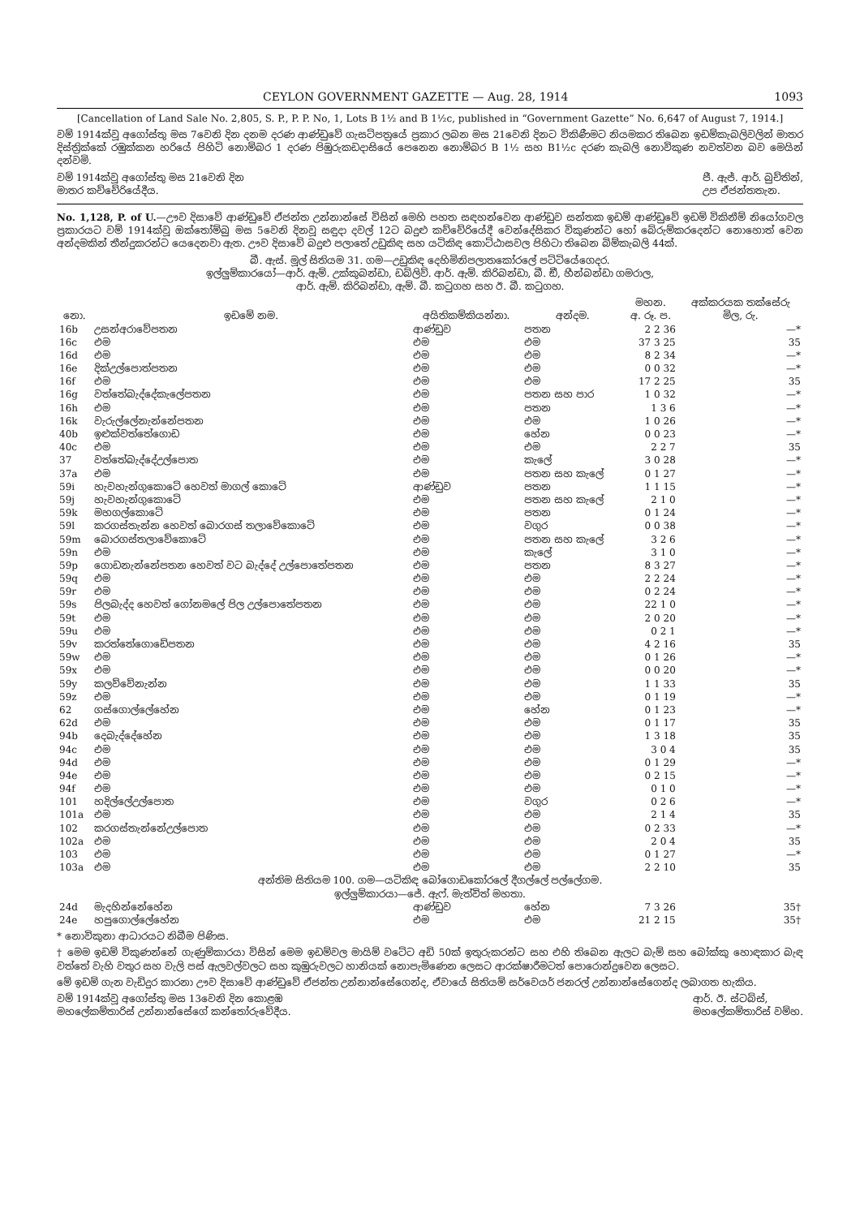CEYLON GOVERNMENT GAZETTE — Aug. 28, 1914 1093
[Cancellation of Land Sale No. 2,805, S. P., P. P. No, 1, Lots B 1½ and B 1½c, published in “Government Gazette” No. 6,647 of August 7, 1914.]
වම් 1914ක්වූ අගෝස්තු මස 7වෙනි දින දනම දරණ ආණ්ඩුවේ ගැසට්පත්‍රයේ ප්‍රකාර ලබන මස 21වෙනි දිනට විකිණීමට නියමකර තිබෙන ඉඩම්කැබලිවලින් මාතර දිස්ත්‍රික්කේ රඹුක්කන හරියේ පිහිටි නොම්බර 1 දරණ පිඹුරුකඩදාසියේ පෙනෙන නොම්බර B 1½ සහ B1½c දරණ කැබලි නොවිකුණ නවත්වන බව මෙයින් දන්වමි.
වම් 1914ක්වූ අගෝස්තු මස 21වෙනි දින
මාතර කච්චේරියේදීය. ජී. ඇජ්. ආර්. බුච්තින්,
උප ඒජන්තතැන.
No. 1,128, P. of U.—ඌව දිසාවේ ආණ්ඩුවේ ඒජන්ත උන්නාන්සේ විසින් මෙහි පහත සඳහන්වෙන ආණ්ඩුව සන්තක ඉඩම් ආණ්ඩුවේ ඉඩම් විකිනීම් නියෝගවල ප්‍රකාරයට වම් 1914ක්වූ ඔක්තෝම්බු මස 5වෙනි දිනවූ සඳුදා දවල් 12ට බදුළු කච්චේරියේදී වෙන්දේසිකර විකුණන්ට හෝ බේරුම්කරදෙන්ට නොහොත් වෙන අන්දමකින් තීන්දුකරන්ට යෙදෙනවා ඇත. ඌව දිසාවේ බදුළු පලාතේ උඩුකිඳ සහ යටිකිඳ කොට්ඨාසවල පිහිටා තිබෙන බිම්කැබලි 44ක්.
බී. ඇස්. මූල් සිතියම 31. ගම—උඩුකිඳ දෙහිමිනිපලාතකෝරලේ පට්ටියේගෙදර.
ඉල්ලුම්කාරයෝ—ආර්. ඇම්. උක්කුබන්ඩා, ඩබ්ලිව්. ආර්. ඇම්. කිරිබන්ඩා, බී. ඞී, හීන්බන්ඩා ගමරාල,
ආර්. ඇම්. කිරිබන්ඩා, ඇම්. බී. කටුගහ සහ ඊ. බී. කටුගහ.
| නො. | ඉඩමේ නම. | අයිතිකම්කියන්නා. | අන්දම. | මහන. අ. රූ. ප. | අක්කරයක තක්සේරු මිල, රු. |
| --- | --- | --- | --- | --- | --- |
| 16b | උසන්අරාවේපතන | ආණ්ඩුව | පතන | 2 2 36 | —* |
| 16c | එම | එම | එම | 37 3 25 | 35 |
| 16d | එම | එම | එම | 8 2 34 | —* |
| 16e | දික්උල්පොත්පතන | එම | එම | 0 0 32 | —* |
| 16f | එම | එම | එම | 17 2 25 | 35 |
| 16g | වත්තේබැද්දේකැලේපතන | එම | පතන සහ පාර | 1 0 32 | —* |
| 16h | එම | එම | පතන | 1 3 6 | —* |
| 16k | වැරුල්ලේනැන්නේපතන | එම | එම | 1 0 26 | —* |
| 40b | ඉළුක්වත්තේගොඩ | එම | හේන | 0 0 23 | —* |
| 40c | එම | එම | එම | 2 2 7 | 35 |
| 37 | වත්තේබැද්දේඋල්පොත | එම | කැලේ | 3 0 28 | —* |
| 37a | එම | එම | පතන සහ කැලේ | 0 1 27 | —* |
| 59i | හැවහැන්ගුකොටේ හෙවත් මාගල් කොටේ | ආණ්ඩුව | පතන | 1 1 15 | —* |
| 59j | හැවහැන්ගුකොටේ | එම | පතන සහ කැලේ | 2 1 0 | —* |
| 59k | මහගල්කොටේ | එම | පතන | 0 1 24 | —* |
| 59l | කරගස්තැන්න හෙවත් බොරගස් තලාවේකොටේ | එම | වගුර | 0 0 38 | —* |
| 59m | බොරගස්තලාවේකොටේ | එම | පතන සහ කැලේ | 3 2 6 | —* |
| 59n | එම | එම | කැලේ | 3 1 0 | —* |
| 59p | ගොඩනැන්නේපතන හෙවත් වට බැද්දේ උල්පොතේපතන | එම | පතන | 8 3 27 | —* |
| 59q | එම | එම | එම | 2 2 24 | —* |
| 59r | එම | එම | එම | 0 2 24 | —* |
| 59s | පිලබැද්ද හෙවත් ගෝනමලේ පිල උල්පොතේපතන | එම | එම | 22 1 0 | —* |
| 59t | එම | එම | එම | 2 0 20 | —* |
| 59u | එම | එම | එම | 0 2 1 | —* |
| 59v | කරත්තේගොඩේපතන | එම | එම | 4 2 16 | 35 |
| 59w | එම | එම | එම | 0 1 26 | —* |
| 59x | එම | එම | එම | 0 0 20 | —* |
| 59y | කලව්වේනැන්න | එම | එම | 1 1 33 | 35 |
| 59z | එම | එම | එම | 0 1 19 | —* |
| 62 | ගස්ගොල්ලේහේන | එම | හේන | 0 1 23 | —* |
| 62d | එම | එම | එම | 0 1 17 | 35 |
| 94b | දෙබැද්දේහේන | එම | එම | 1 3 18 | 35 |
| 94c | එම | එම | එම | 3 0 4 | 35 |
| 94d | එම | එම | එම | 0 1 29 | —* |
| 94e | එම | එම | එම | 0 2 15 | —* |
| 94f | එම | එම | එම | 0 1 0 | —* |
| 101 | හදිල්ලේඋල්පොත | එම | වගුර | 0 2 6 | —* |
| 101a | එම | එම | එම | 2 1 4 | 35 |
| 102 | කරගස්තැන්නේඋල්පොත | එම | එම | 0 2 33 | —* |
| 102a | එම | එම | එම | 2 0 4 | 35 |
| 103 | එම | එම | එම | 0 1 27 | —* |
| 103a | එම | එම | එම | 2 2 10 | 35 |
| අන්තිම සිතියම 100. ගම—යටිකිඳ බෝගොඩකෝරලේ දීගල්ලේ පල්ලේගම. ඉල්ලුම්කාරයා—ජේ. ඇෆ්. මැත්විත් මහතා. | | | | | |
| 24d | මැදහින්නේහේන | ආණ්ඩුව | හේන | 7 3 26 | 35† |
| 24e | හපුගොල්ලේහේන | එම | එම | 21 2 15 | 35† |
* නොවිකුනා ආධාරයට නිබීම පිණිස.
† මෙම ඉඩම් විකුණන්නේ ගැණුම්කාරයා විසින් මෙම ඉඩම්වල මායිම් වටේට අඩි 50ක් ඉතුරුකරන්ට සහ එහි තිබෙන ඇලට බැම් සහ බෝක්කු හොඳකාර බැඳ වත්තේ වැහි වතුර සහ වැලි පස් ඇලවල්වලට සහ කුඹුරුවලට හානියක් නොපැමිණෙන ලෙසට ආරක්ෂාරීමටත් පොරොන්දුවෙන ලෙසට.
මේ ඉඩම් ගැන වැඩිදුර කාරනා ඌව දිසාවේ ආණ්ඩුවේ ඒජන්ත උන්නාන්සේගෙන්ද, ඒවායේ සිතියම් සර්වෙයර් ජනරල් උන්නාන්සේගෙන්ද ලබාගත හැකිය.
වම් 1914ක්වූ අගෝස්තු මස 13වෙනි දින කොළඹ
මහලේකම්තාරිස් උන්නාන්සේගේ කන්තෝරුවේදීය. ආර්. ඊ. ස්ටබ්ස්,
මහලේකම්තාරිස් වම්හ.